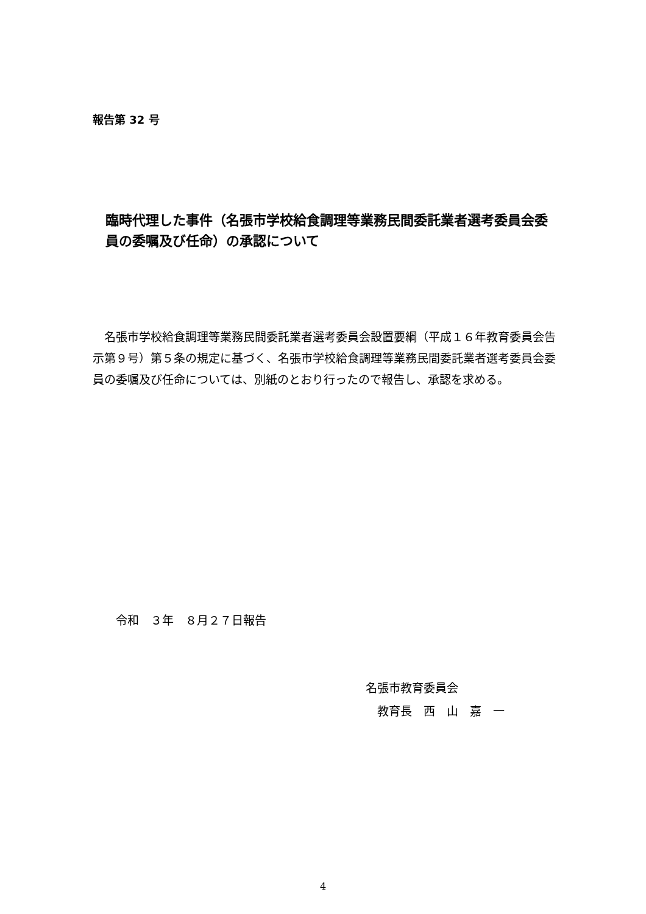報告第 32 号
臨時代理した事件（名張市学校給食調理等業務民間委託業者選考委員会委員の委嘱及び任命）の承認について
　名張市学校給食調理等業務民間委託業者選考委員会設置要綱（平成１６年教育委員会告示第９号）第５条の規定に基づく、名張市学校給食調理等業務民間委託業者選考委員会委員の委嘱及び任命については、別紙のとおり行ったので報告し、承認を求める。
令和　３年　８月２７日報告
名張市教育委員会
　教育長　西　山　嘉　一
4